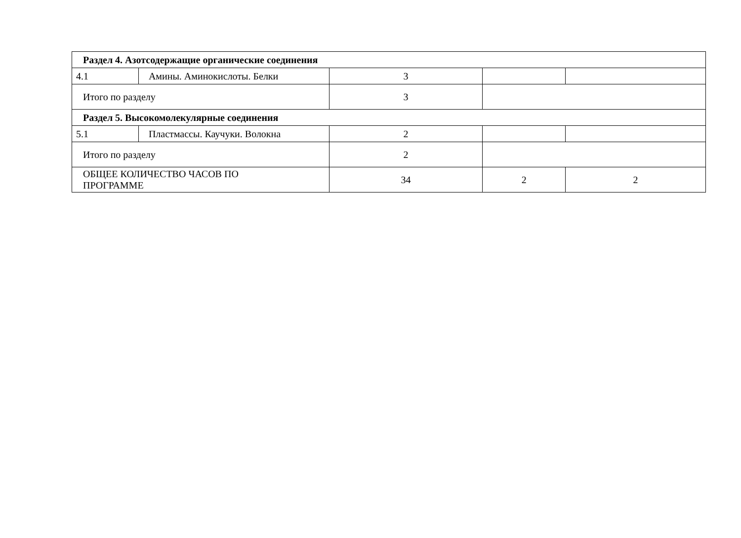| Раздел 4. Азотсодержащие органические соединения | | | | |
| 4.1 | Амины. Аминокислоты. Белки | 3 | | |
| Итого по разделу | | 3 | | |
| Раздел 5. Высокомолекулярные соединения | | | | |
| 5.1 | Пластмассы. Каучуки. Волокна | 2 | | |
| Итого по разделу | | 2 | | |
| ОБЩЕЕ КОЛИЧЕСТВО ЧАСОВ ПО ПРОГРАММЕ | | 34 | 2 | 2 |